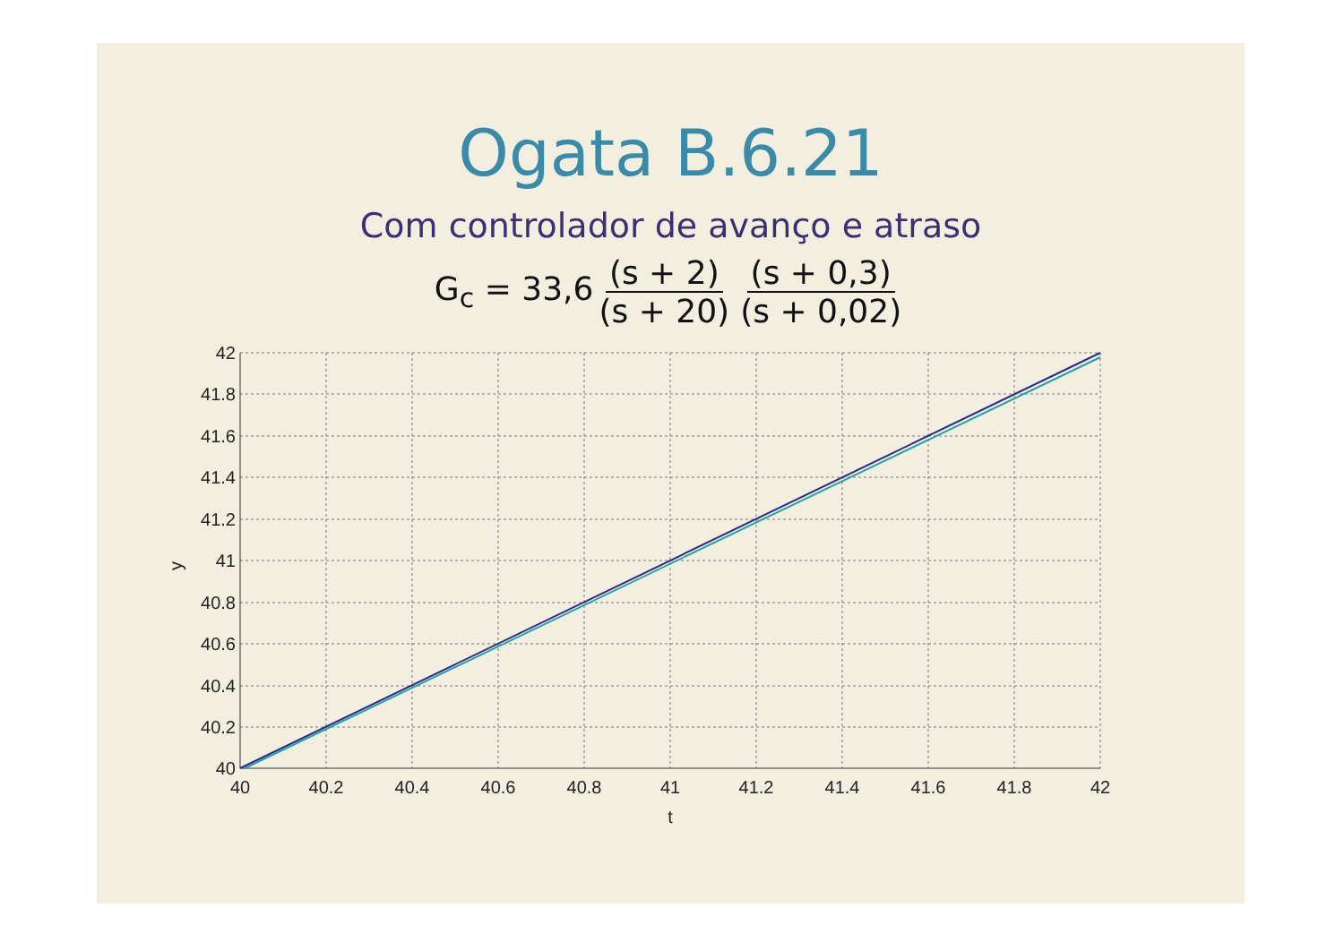Ogata B.6.21
Com controlador de avanço e atraso
G<sub>c</sub> = 33,6 (s + 2) (s + 20) (s + 0,3) (s + 0,02)
42
41.8
41.6
41.4
41.2
41
40.8
40.6
40.4
40.2
40
40
40.2
40.4
40.6
40.8
41
41.2
41.4
41.6
41.8
42
t
y